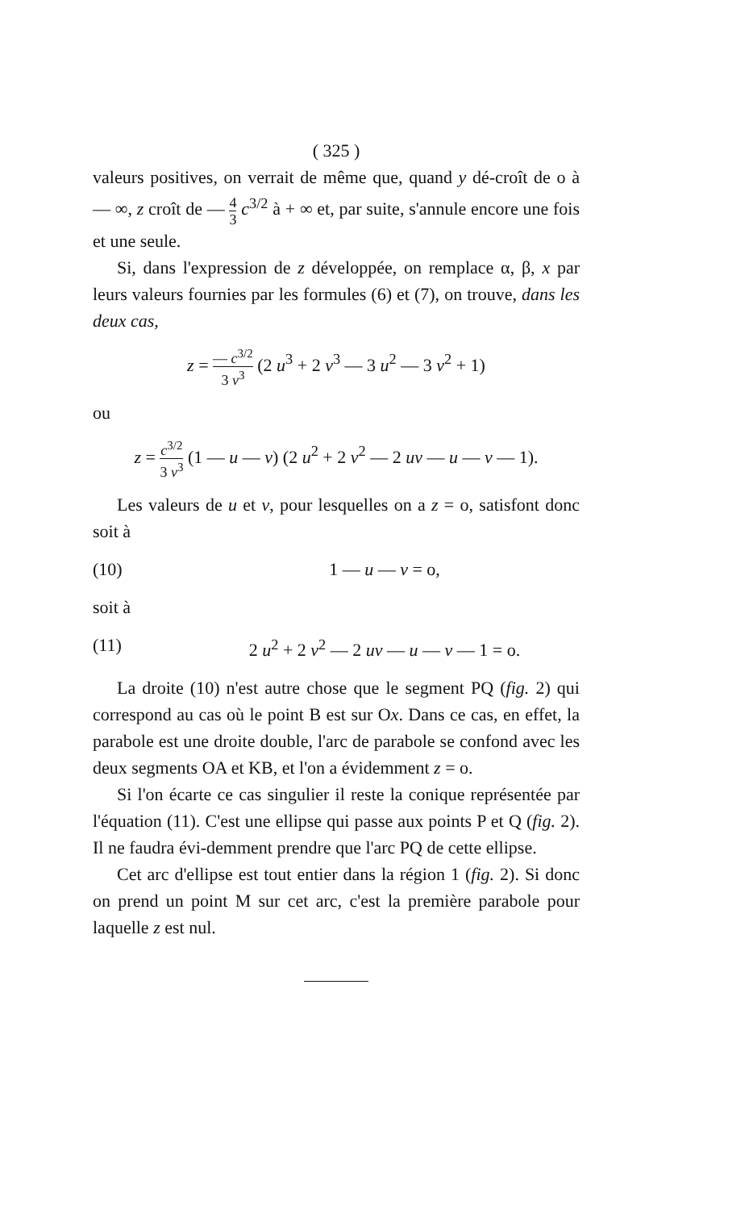( 325 )
valeurs positives, on verrait de même que, quand y dé-croît de o à — ∞, z croît de — 4 3 c<sup>3/2</sup> à + ∞ et, par suite, s'annule encore une fois et une seule.
Si, dans l'expression de z développée, on remplace α, β, x par leurs valeurs fournies par les formules (6) et (7), on trouve, dans les deux cas,
z = — c<sup>3/2</sup> 3 v<sup>3</sup> (2 u<sup>3</sup> + 2 v<sup>3</sup> — 3 u<sup>2</sup> — 3 v<sup>2</sup> + 1)
ou
z = c<sup>3/2</sup> 3 v<sup>3</sup> (1 — u — v) (2 u<sup>2</sup> + 2 v<sup>2</sup> — 2 uv — u — v — 1).
Les valeurs de u et v, pour lesquelles on a z = o, satisfont donc soit à
(10) 1 — u — v = o,
soit à
(11) 2 u<sup>2</sup> + 2 v<sup>2</sup> — 2 uv — u — v — 1 = o.
La droite (10) n'est autre chose que le segment PQ (fig. 2) qui correspond au cas où le point B est sur Ox. Dans ce cas, en effet, la parabole est une droite double, l'arc de parabole se confond avec les deux segments OA et KB, et l'on a évidemment z = o.
Si l'on écarte ce cas singulier il reste la conique représentée par l'équation (11). C'est une ellipse qui passe aux points P et Q (fig. 2). Il ne faudra évi-demment prendre que l'arc PQ de cette ellipse.
Cet arc d'ellipse est tout entier dans la région 1 (fig. 2). Si donc on prend un point M sur cet arc, c'est la première parabole pour laquelle z est nul.